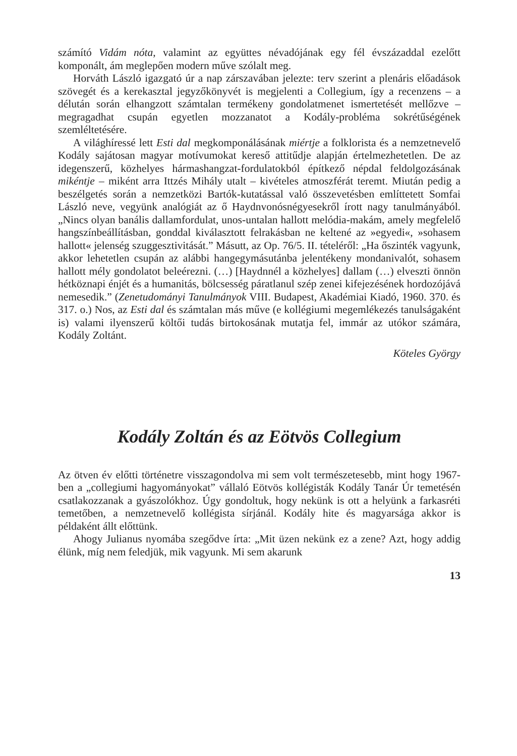számító Vidám nóta, valamint az együttes névadójának egy fél évszázaddal ezelőtt komponált, ám meglepően modern műve szólalt meg.
Horváth László igazgató úr a nap zárszavában jelezte: terv szerint a plenáris előadások szövegét és a kerekasztal jegyzőkönyvét is megjelenti a Collegium, így a recenzens – a délután során elhangzott számtalan termékeny gondolatmenet ismertetését mellőzve – megragadhat csupán egyetlen mozzanatot a Kodály-probléma sokrétűségének szemléltetésére.
A világhíressé lett Esti dal megkomponálásának miértje a folklorista és a nemzetnevelő Kodály sajátosan magyar motívumokat kereső attitűdje alapján értelmezhetetlen. De az idegenszerű, közhelyes hármashangzat-fordulatokból építkező népdal feldolgozásának mikéntje – miként arra Ittzés Mihály utalt – kivételes atmoszférát teremt. Miután pedig a beszélgetés során a nemzetközi Bartók-kutatással való összevetésben említtetett Somfai László neve, vegyünk analógiát az ő Haydnvonósnégyesekről írott nagy tanulmányából. „Nincs olyan banális dallamfordulat, unos-untalan hallott melódia-makám, amely megfelelő hangszínbeállításban, gonddal kiválasztott felrakásban ne keltené az »egyedi«, »sohasem hallott« jelenség szuggesztivitását.” Másutt, az Op. 76/5. II. tételéről: „Ha őszinték vagyunk, akkor lehetetlen csupán az alábbi hangegymásutánba jelentékeny mondanivalót, sohasem hallott mély gondolatot beleérezni. (…) [Haydnnél a közhelyes] dallam (…) elveszti önnön hétköznapi énjét és a humanitás, bölcsesség páratlanul szép zenei kifejezésének hordozójává nemesedik.” (Zenetudományi Tanulmányok VIII. Budapest, Akadémiai Kiadó, 1960. 370. és 317. o.) Nos, az Esti dal és számtalan más műve (e kollégiumi megemlékezés tanulságaként is) valami ilyenszerű költői tudás birtokosának mutatja fel, immár az utókor számára, Kodály Zoltánt.
Köteles György
Kodály Zoltán és az Eötvös Collegium
Az ötven év előtti történetre visszagondolva mi sem volt természetesebb, mint hogy 1967-ben a „collegiumi hagyományokat” vállaló Eötvös kollégisták Kodály Tanár Úr temetésén csatlakozzanak a gyászolókhoz. Úgy gondoltuk, hogy nekünk is ott a helyünk a farkasréti temetőben, a nemzetnevelő kollégista sírjánál. Kodály hite és magyarsága akkor is példaként állt előttünk.
Ahogy Julianus nyomába szegődve írta: „Mit üzen nekünk ez a zene? Azt, hogy addig élünk, míg nem feledjük, mik vagyunk. Mi sem akarunk
13